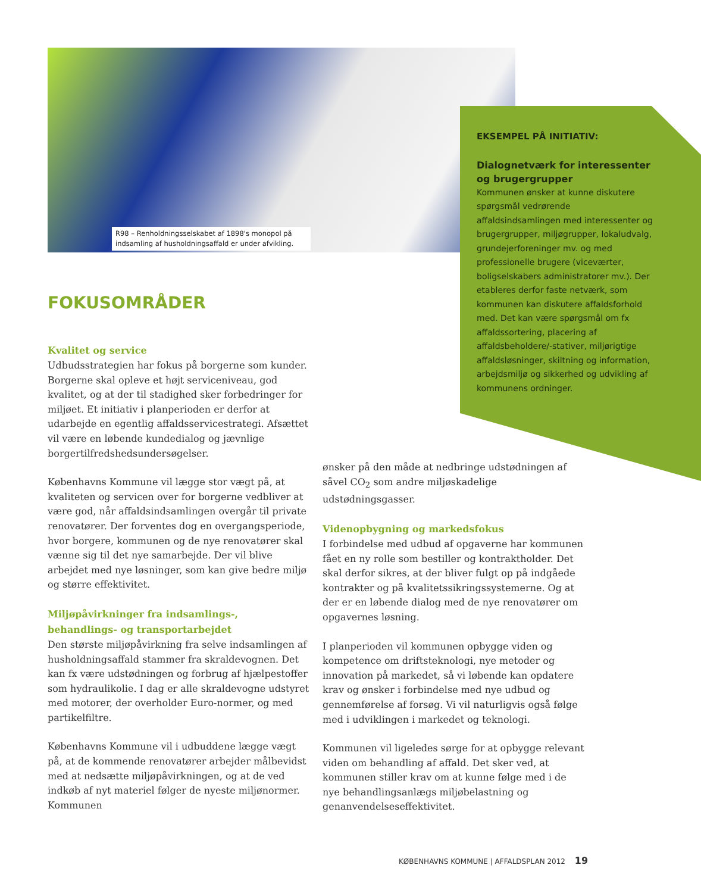R98 – Renholdningsselskabet af 1898's monopol på indsamling af husholdningsaffald er under afvikling.
EKSEMPEL PÅ INITIATIV:
Dialognetværk for interessenter og brugergrupper
Kommunen ønsker at kunne diskutere spørgsmål vedrørende affaldsindsamlingen med interessenter og brugergrupper, miljøgrupper, lokaludvalg, grundejerforeninger mv. og med professionelle brugere (viceværter, boligselskabers administratorer mv.). Der etableres derfor faste netværk, som kommunen kan diskutere affaldsforhold med. Det kan være spørgsmål om fx affaldssortering, placering af affaldsbeholdere/-stativer, miljørigtige affaldsløsninger, skiltning og information, arbejdsmiljø og sikkerhed og udvikling af kommunens ordninger.
FOKUSOMRÅDER
Kvalitet og service
Udbudsstrategien har fokus på borgerne som kunder. Borgerne skal opleve et højt serviceniveau, god kvalitet, og at der til stadighed sker forbedringer for miljøet. Et initiativ i planperioden er derfor at udarbejde en egentlig affaldsservicestrategi. Afsættet vil være en løbende kundedialog og jævnlige borgertilfredshedsundersøgelser.
Københavns Kommune vil lægge stor vægt på, at kvaliteten og servicen over for borgerne vedbliver at være god, når affaldsindsamlingen overgår til private renovatører. Der forventes dog en overgangsperiode, hvor borgere, kommunen og de nye renovatører skal vænne sig til det nye samarbejde. Der vil blive arbejdet med nye løsninger, som kan give bedre miljø og større effektivitet.
Miljøpåvirkninger fra indsamlings-, behandlings- og transportarbejdet
Den største miljøpåvirkning fra selve indsamlingen af husholdningsaffald stammer fra skraldevognen. Det kan fx være udstødningen og forbrug af hjælpestoffer som hydraulikolie. I dag er alle skraldevogne udstyret med motorer, der overholder Euro-normer, og med partikelfiltre.
Københavns Kommune vil i udbuddene lægge vægt på, at de kommende renovatører arbejder målbevidst med at nedsætte miljøpåvirkningen, og at de ved indkøb af nyt materiel følger de nyeste miljønormer. Kommunen
ønsker på den måde at nedbringe udstødningen af såvel CO<sub>2</sub> som andre miljøskadelige udstødningsgasser.
Videnopbygning og markedsfokus
I forbindelse med udbud af opgaverne har kommunen fået en ny rolle som bestiller og kontraktholder. Det skal derfor sikres, at der bliver fulgt op på indgåede kontrakter og på kvalitetssikringssystemerne. Og at der er en løbende dialog med de nye renovatører om opgavernes løsning.
I planperioden vil kommunen opbygge viden og kompetence om driftsteknologi, nye metoder og innovation på markedet, så vi løbende kan opdatere krav og ønsker i forbindelse med nye udbud og gennemførelse af forsøg. Vi vil naturligvis også følge med i udviklingen i markedet og teknologi.
Kommunen vil ligeledes sørge for at opbygge relevant viden om behandling af affald. Det sker ved, at kommunen stiller krav om at kunne følge med i de nye behandlingsanlægs miljøbelastning og genanvendelseseffektivitet.
KØBENHAVNS KOMMUNE | AFFALDSPLAN 2012 19